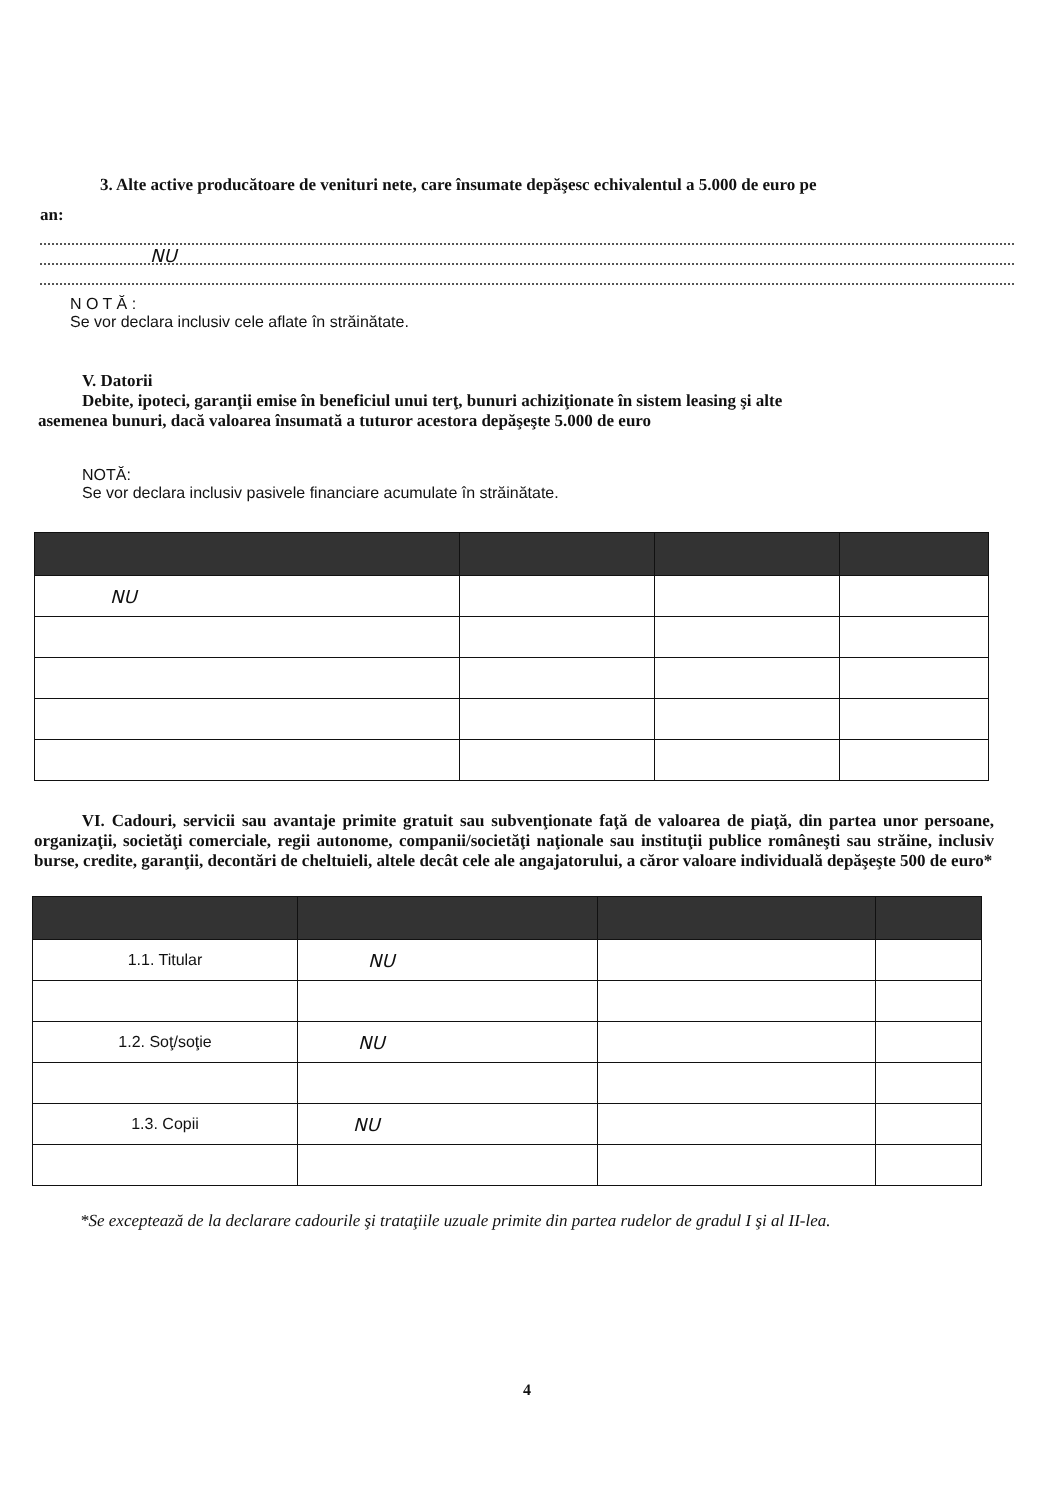3. Alte active producătoare de venituri nete, care însumate depăşesc echivalentul a 5.000 de euro pe
an:
NU
N O T Ă :
Se vor declara inclusiv cele aflate în străinătate.
V. Datorii
Debite, ipoteci, garanţii emise în beneficiul unui terţ, bunuri achiziţionate în sistem leasing şi alte
asemenea bunuri, dacă valoarea însumată a tuturor acestora depăşeşte 5.000 de euro
NOTĂ:
Se vor declara inclusiv pasivele financiare acumulate în străinătate.
| NU | | | |
VI. Cadouri, servicii sau avantaje primite gratuit sau subvenţionate faţă de valoarea de piaţă, din partea unor persoane, organizaţii, societăţi comerciale, regii autonome, companii/societăţi naţionale sau instituţii publice româneşti sau străine, inclusiv burse, credite, garanţii, decontări de cheltuieli, altele decât cele ale angajatorului, a căror valoare individuală depăşeşte 500 de euro*
| 1.1. Titular | NU | | |
| 1.2. Soţ/soţie | NU | | |
| 1.3. Copii | NU | | |
*Se exceptează de la declarare cadourile şi trataţiile uzuale primite din partea rudelor de gradul I şi al II-lea.
4